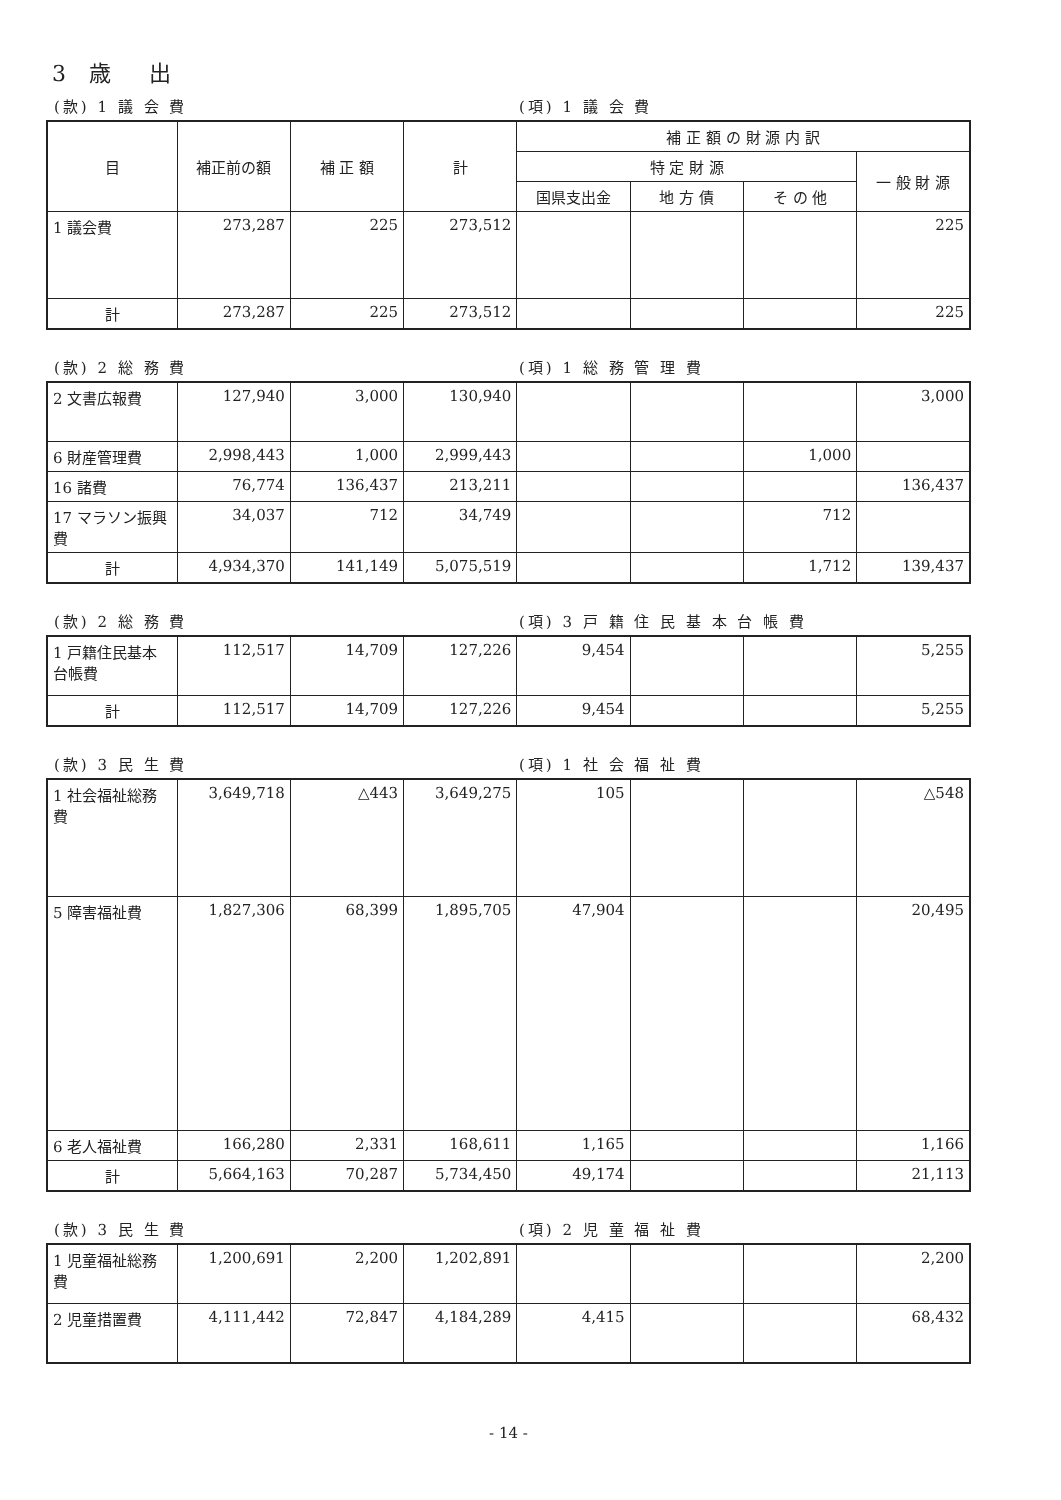3 歳　出
(款) 1 議 会 費 (項) 1 議 会 費
| 目 | 補正前の額 | 補 正 額 | 計 | 補 正 額 の 財 源 内 訳 | | | |
| --- | --- | --- | --- | --- | --- | --- | --- |
| | | | | 特 定 財 源 | | | 一 般 財 源 |
| | | | | 国県支出金 | 地 方 債 | そ の 他 | |
| 1 議会費 | 273,287 | 225 | 273,512 | | | | 225 |
| 計 | 273,287 | 225 | 273,512 | | | | 225 |
(款) 2 総 務 費 (項) 1 総 務 管 理 費
| 2 文書広報費 | 127,940 | 3,000 | 130,940 | | | | 3,000 |
| 6 財産管理費 | 2,998,443 | 1,000 | 2,999,443 | | | 1,000 | |
| 16 諸費 | 76,774 | 136,437 | 213,211 | | | | 136,437 |
| 17 マラソン振興費 | 34,037 | 712 | 34,749 | | | 712 | |
| 計 | 4,934,370 | 141,149 | 5,075,519 | | | 1,712 | 139,437 |
(款) 2 総 務 費 (項) 3 戸 籍 住 民 基 本 台 帳 費
| 1 戸籍住民基本台帳費 | 112,517 | 14,709 | 127,226 | 9,454 | | | 5,255 |
| 計 | 112,517 | 14,709 | 127,226 | 9,454 | | | 5,255 |
(款) 3 民 生 費 (項) 1 社 会 福 祉 費
| 1 社会福祉総務費 | 3,649,718 | △443 | 3,649,275 | 105 | | | △548 |
| 5 障害福祉費 | 1,827,306 | 68,399 | 1,895,705 | 47,904 | | | 20,495 |
| 6 老人福祉費 | 166,280 | 2,331 | 168,611 | 1,165 | | | 1,166 |
| 計 | 5,664,163 | 70,287 | 5,734,450 | 49,174 | | | 21,113 |
(款) 3 民 生 費 (項) 2 児 童 福 祉 費
| 1 児童福祉総務費 | 1,200,691 | 2,200 | 1,202,891 | | | | 2,200 |
| 2 児童措置費 | 4,111,442 | 72,847 | 4,184,289 | 4,415 | | | 68,432 |
- 14 -